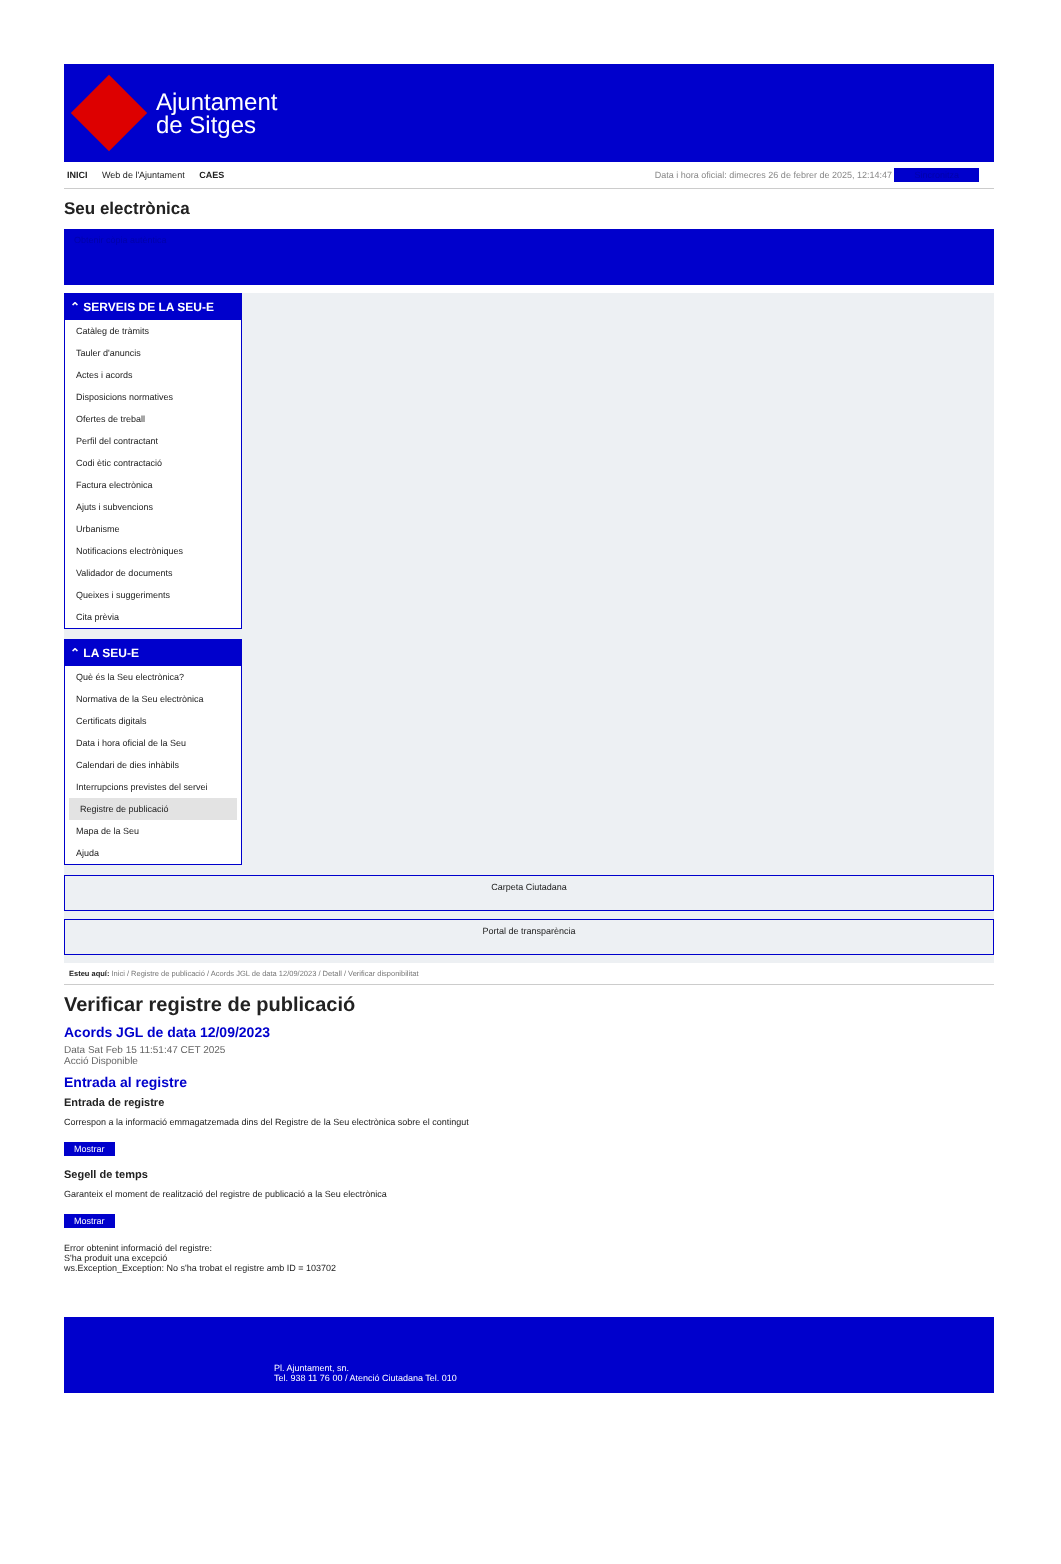Ajuntament
de Sitges
INICI Web de l'Ajuntament CAES Data i hora oficial: dimecres 26 de febrer de 2025, 12:14:47 Sincronitza
Seu electrònica
Obtenir còpia autèntica
⌃ SERVEIS DE LA SEU-E
Catàleg de tràmits
Tauler d'anuncis
Actes i acords
Disposicions normatives
Ofertes de treball
Perfil del contractant
Codi ètic contractació
Factura electrònica
Ajuts i subvencions
Urbanisme
Notificacions electròniques
Validador de documents
Queixes i suggeriments
Cita prèvia
⌃ LA SEU-E
Què és la Seu electrònica?
Normativa de la Seu electrònica
Certificats digitals
Data i hora oficial de la Seu
Calendari de dies inhàbils
Interrupcions previstes del servei
Registre de publicació
Mapa de la Seu
Ajuda
Carpeta Ciutadana
Portal de transparència
Esteu aquí: Inici / Registre de publicació / Acords JGL de data 12/09/2023 / Detall / Verificar disponibilitat
Verificar registre de publicació
Acords JGL de data 12/09/2023
Data Sat Feb 15 11:51:47 CET 2025
Acció Disponible
Entrada al registre
Entrada de registre
Correspon a la informació emmagatzemada dins del Registre de la Seu electrònica sobre el contingut
Mostrar
Segell de temps
Garanteix el moment de realització del registre de publicació a la Seu electrònica
Mostrar
Error obtenint informació del registre:
S'ha produit una excepció
ws.Exception_Exception: No s'ha trobat el registre amb ID = 103702
Pl. Ajuntament, sn.
Tel. 938 11 76 00 / Atenció Ciutadana Tel. 010